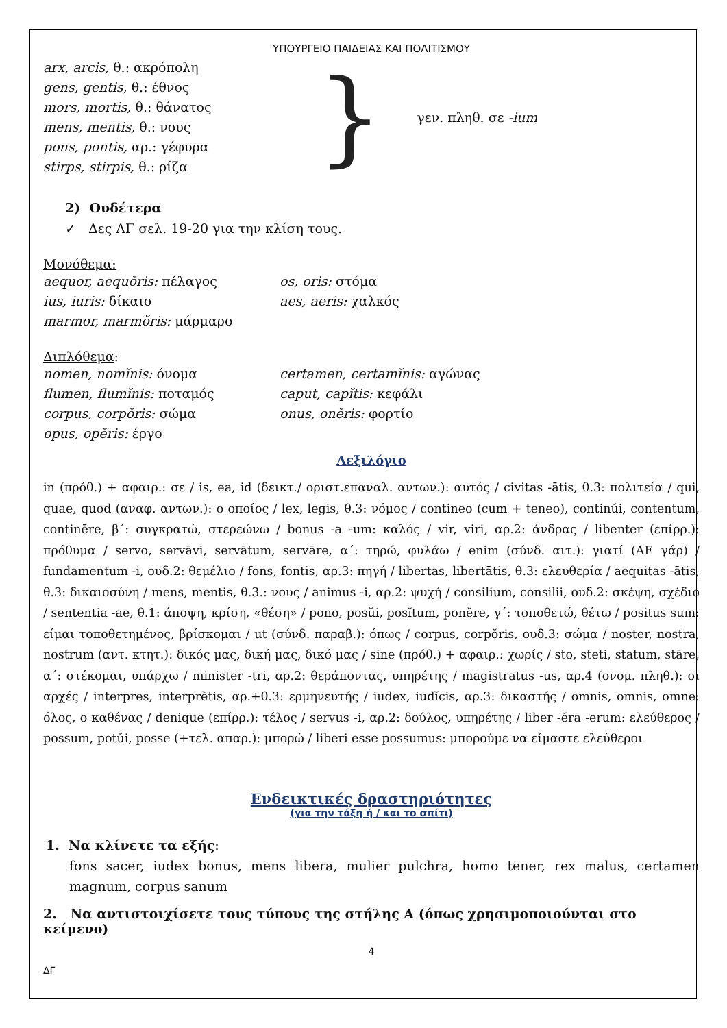ΥΠΟΥΡΓΕΙΟ ΠΑΙΔΕΙΑΣ ΚΑΙ ΠΟΛΙΤΙΣΜΟΥ
arx, arcis, θ.: ακρόπολη
gens, gentis, θ.: έθνος
mors, mortis, θ.: θάνατος
mens, mentis, θ.: νους
pons, pontis, αρ.: γέφυρα
stirps, stirpis, θ.: ρίζα
}
γεν. πληθ. σε -ium
2) Ουδέτερα
✓ Δες ΛΓ σελ. 19-20 για την κλίση τους.
Μονόθεμα:
aequor, aequŏris: πέλαγος os, oris: στόμα
ius, iuris: δίκαιο aes, aeris: χαλκός
marmor, marmŏris: μάρμαρο
Διπλόθεμα:
nomen, nomĭnis: όνομα certamen, certamĭnis: αγώνας
flumen, flumĭnis: ποταμός caput, capĭtis: κεφάλι
corpus, corpŏris: σώμα onus, onĕris: φορτίο
opus, opĕris: έργο
Λεξιλόγιο
in (πρόθ.) + αφαιρ.: σε / is, ea, id (δεικτ./ οριστ.επαναλ. αντων.): αυτός / civitas -ātis, θ.3: πολιτεία / qui, quae, quod (αναφ. αντων.): ο οποίος / lex, legis, θ.3: νόμος / contineo (cum + teneo), continŭi, contentum, continēre, β΄: συγκρατώ, στερεώνω / bonus -a -um: καλός / vir, viri, αρ.2: άνδρας / libenter (επίρρ.): πρόθυμα / servo, servāvi, servātum, servāre, α΄: τηρώ, φυλάω / enim (σύνδ. αιτ.): γιατί (ΑΕ γάρ) / fundamentum -i, ουδ.2: θεμέλιο / fons, fontis, αρ.3: πηγή / libertas, libertātis, θ.3: ελευθερία / aequitas -ātis, θ.3: δικαιοσύνη / mens, mentis, θ.3.: νους / animus -i, αρ.2: ψυχή / consilium, consilii, ουδ.2: σκέψη, σχέδιο / sententia -ae, θ.1: άποψη, κρίση, «θέση» / pono, posŭi, posĭtum, ponĕre, γ΄: τοποθετώ, θέτω / positus sum: είμαι τοποθετημένος, βρίσκομαι / ut (σύνδ. παραβ.): όπως / corpus, corpŏris, ουδ.3: σώμα / noster, nostra, nostrum (αντ. κτητ.): δικός μας, δική μας, δικό μας / sine (πρόθ.) + αφαιρ.: χωρίς / sto, steti, statum, stāre, α΄: στέκομαι, υπάρχω / minister -tri, αρ.2: θεράποντας, υπηρέτης / magistratus -us, αρ.4 (ονομ. πληθ.): οι αρχές / interpres, interprĕtis, αρ.+θ.3: ερμηνευτής / iudex, iudĭcis, αρ.3: δικαστής / omnis, omnis, omne: όλος, ο καθένας / denique (επίρρ.): τέλος / servus -i, αρ.2: δούλος, υπηρέτης / liber -ĕra -erum: ελεύθερος / possum, potŭi, posse (+τελ. απαρ.): μπορώ / liberi esse possumus: μπορούμε να είμαστε ελεύθεροι
Ενδεικτικές δραστηριότητες
(για την τάξη ή / και το σπίτι)
1. Να κλίνετε τα εξής:
fons sacer, iudex bonus, mens libera, mulier pulchra, homo tener, rex malus, certamen magnum, corpus sanum
2. Να αντιστοιχίσετε τους τύπους της στήλης Α (όπως χρησιμοποιούνται στο κείμενο)
4
ΔΓ